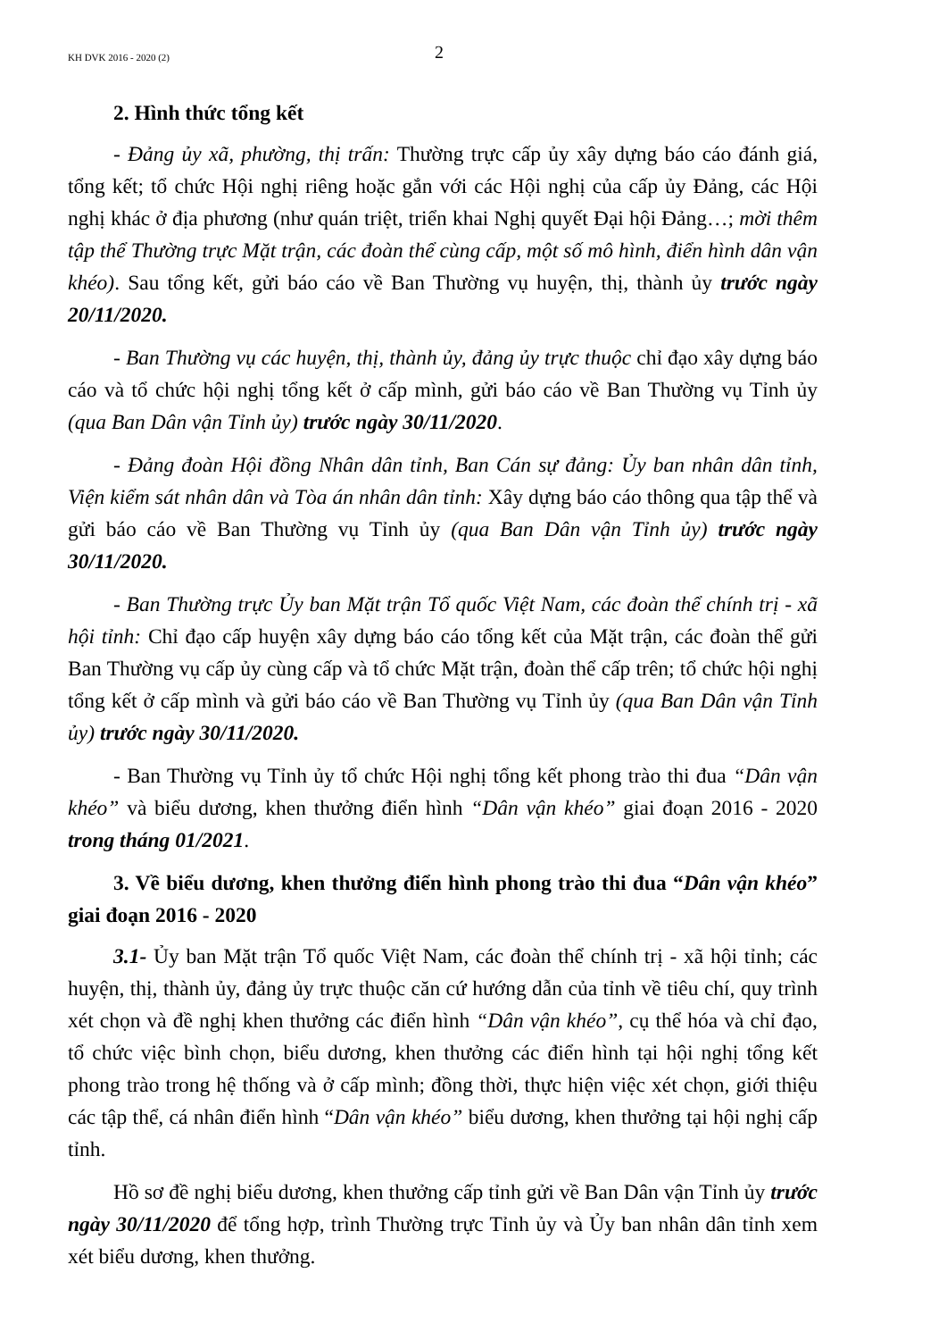KH DVK 2016 - 2020 (2) 2
2. Hình thức tổng kết
- Đảng ủy xã, phường, thị trấn: Thường trực cấp ủy xây dựng báo cáo đánh giá, tổng kết; tổ chức Hội nghị riêng hoặc gắn với các Hội nghị của cấp ủy Đảng, các Hội nghị khác ở địa phương (như quán triệt, triển khai Nghị quyết Đại hội Đảng…; mời thêm tập thể Thường trực Mặt trận, các đoàn thể cùng cấp, một số mô hình, điển hình dân vận khéo). Sau tổng kết, gửi báo cáo về Ban Thường vụ huyện, thị, thành ủy trước ngày 20/11/2020.
- Ban Thường vụ các huyện, thị, thành ủy, đảng ủy trực thuộc chỉ đạo xây dựng báo cáo và tổ chức hội nghị tổng kết ở cấp mình, gửi báo cáo về Ban Thường vụ Tỉnh ủy (qua Ban Dân vận Tỉnh ủy) trước ngày 30/11/2020.
- Đảng đoàn Hội đồng Nhân dân tỉnh, Ban Cán sự đảng: Ủy ban nhân dân tỉnh, Viện kiểm sát nhân dân và Tòa án nhân dân tỉnh: Xây dựng báo cáo thông qua tập thể và gửi báo cáo về Ban Thường vụ Tỉnh ủy (qua Ban Dân vận Tỉnh ủy) trước ngày 30/11/2020.
- Ban Thường trực Ủy ban Mặt trận Tổ quốc Việt Nam, các đoàn thể chính trị - xã hội tỉnh: Chỉ đạo cấp huyện xây dựng báo cáo tổng kết của Mặt trận, các đoàn thể gửi Ban Thường vụ cấp ủy cùng cấp và tổ chức Mặt trận, đoàn thể cấp trên; tổ chức hội nghị tổng kết ở cấp mình và gửi báo cáo về Ban Thường vụ Tỉnh ủy (qua Ban Dân vận Tỉnh ủy) trước ngày 30/11/2020.
- Ban Thường vụ Tỉnh ủy tổ chức Hội nghị tổng kết phong trào thi đua “Dân vận khéo” và biểu dương, khen thưởng điển hình “Dân vận khéo” giai đoạn 2016 - 2020 trong tháng 01/2021.
3. Về biểu dương, khen thưởng điển hình phong trào thi đua “Dân vận khéo” giai đoạn 2016 - 2020
3.1- Ủy ban Mặt trận Tổ quốc Việt Nam, các đoàn thể chính trị - xã hội tỉnh; các huyện, thị, thành ủy, đảng ủy trực thuộc căn cứ hướng dẫn của tỉnh về tiêu chí, quy trình xét chọn và đề nghị khen thưởng các điển hình “Dân vận khéo”, cụ thể hóa và chỉ đạo, tổ chức việc bình chọn, biểu dương, khen thưởng các điển hình tại hội nghị tổng kết phong trào trong hệ thống và ở cấp mình; đồng thời, thực hiện việc xét chọn, giới thiệu các tập thể, cá nhân điển hình “Dân vận khéo” biểu dương, khen thưởng tại hội nghị cấp tỉnh.
Hồ sơ đề nghị biểu dương, khen thưởng cấp tỉnh gửi về Ban Dân vận Tỉnh ủy trước ngày 30/11/2020 để tổng hợp, trình Thường trực Tỉnh ủy và Ủy ban nhân dân tỉnh xem xét biểu dương, khen thưởng.